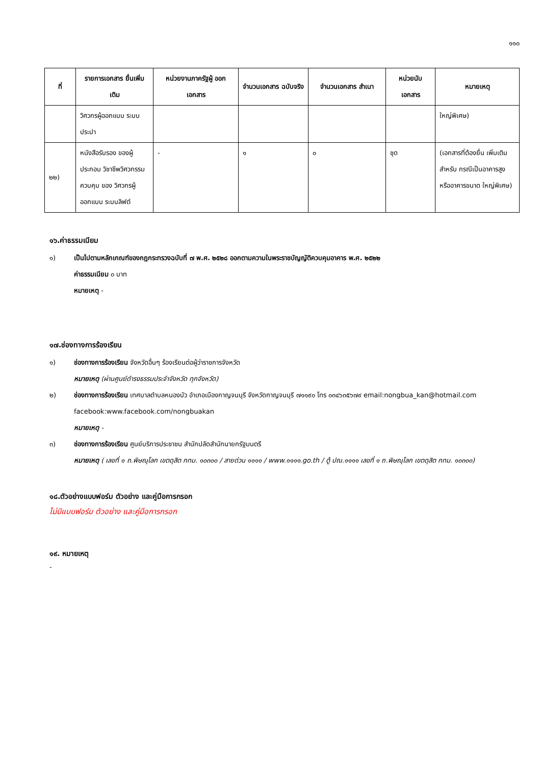๑๑๐
| ที่ | รายการเอกสาร ยื่นเพิ่มเติม | หน่วยงานภาครัฐผู้ ออกเอกสาร | จำนวนเอกสาร ฉบับจริง | จำนวนเอกสาร สำเนา | หน่วยนับ เอกสาร | หมายเหตุ |
| --- | --- | --- | --- | --- | --- | --- |
| | วิศวกรผู้ออกแบบ ระบบประปา | | | | | ใหญ่พิเศษ) |
| ๒๒) | หนังสือรับรอง ของผู้ประกอบ วิชาชีพวิศวกรรม ควบคุม ของ วิศวกรผู้ออกแบบ ระบบลิฟต์ | - | ๑ | ๐ | ชุด | (เอกสารที่ต้องยื่น เพิ่มเติมสำหรับ กรณีเป็นอาคารสูง หรืออาคารขนาด ใหญ่พิเศษ) |
๑๖.ค่าธรรมเนียม
๑) เป็นไปตามหลักเกณฑ์ของกฎกระทรวงฉบับที่ ๗ พ.ศ. ๒๕๒๘ ออกตามความในพระราชบัญญัติควบคุมอาคาร พ.ศ. ๒๕๒๒
ค่าธรรมเนียม ๐ บาท
หมายเหตุ -
๑๗.ช่องทางการร้องเรียน
๑) ช่องทางการร้องเรียน จังหวัดอื่นๆ ร้องเรียนต่อผู้ว่าราชการจังหวัด
หมายเหตุ (ผ่านศูนย์ดำรงธรรมประจำจังหวัด ทุกจังหวัด)
๒) ช่องทางการร้องเรียน เทศบาลตำบลหนองบัว อำเภอเมืองกาญจนบุรี จังหวัดกาญจนบุรี ๗๑๑๙๐ โทร ๐๓๔๖๓๕๖๗๙ email:nongbua_kan@hotmail.com facebook:www.facebook.com/nongbuakan
หมายเหตุ -
๓) ช่องทางการร้องเรียน ศูนย์บริการประชาชน สำนักปลัดสำนักนายกรัฐมนตรี
หมายเหตุ ( เลขที่ ๑ ถ.พิษณุโลก เขตดุสิต กทม. ๑๐๓๐๐ / สายด่วน ๑๑๑๑ / www.๑๑๑๑.go.th / ตู้ ปณ.๑๑๑๑ เลขที่ ๑ ถ.พิษณุโลก เขตดุสิต กทม. ๑๐๓๐๐)
๑๘.ตัวอย่างแบบฟอร์ม ตัวอย่าง และคู่มือการกรอก
ไม่มีแบบฟอร์ม ตัวอย่าง และคู่มือการกรอก
๑๙. หมายเหตุ
-